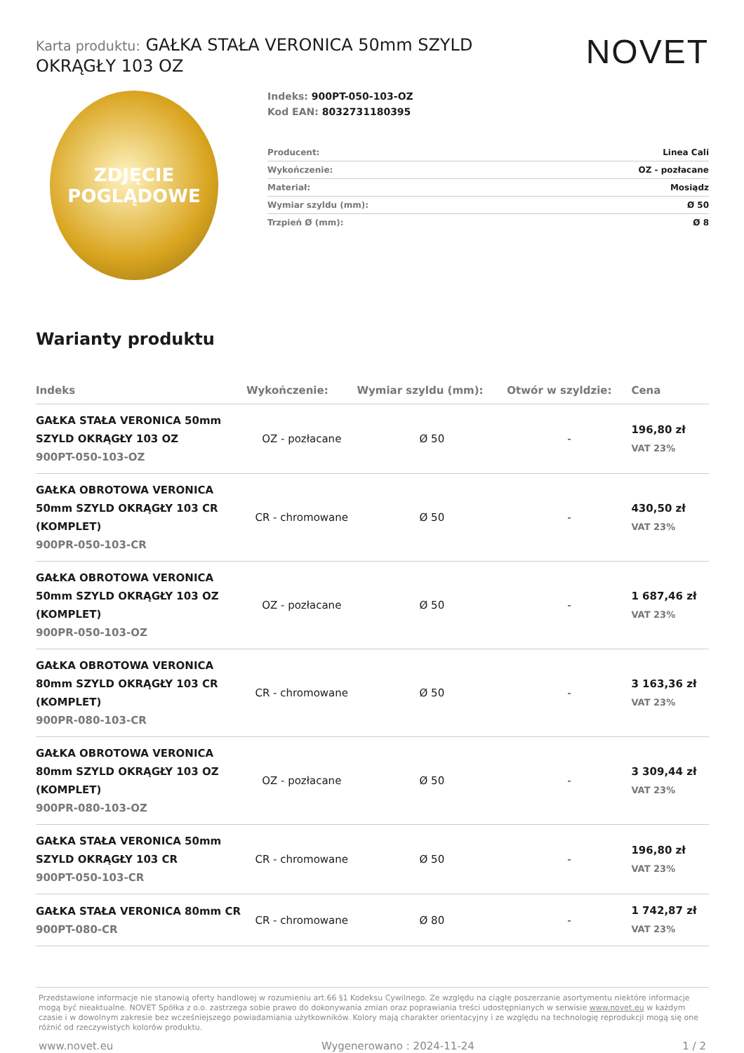Karta produktu: GAŁKA STAŁA VERONICA 50mm SZYLD OKRĄGŁY 103 OZ
NOVET
ZDJĘCIE
POGLĄDOWE
Indeks: 900PT-050-103-OZ
Kod EAN: 8032731180395
| Producent: | Linea Cali |
| Wykończenie: | OZ - pozłacane |
| Materiał: | Mosiądz |
| Wymiar szyldu (mm): | Ø 50 |
| Trzpień Ø (mm): | Ø 8 |
Warianty produktu
| Indeks | Wykończenie: | Wymiar szyldu (mm): | Otwór w szyldzie: | Cena |
| --- | --- | --- | --- | --- |
| GAŁKA STAŁA VERONICA 50mm SZYLD OKRĄGŁY 103 OZ 900PT-050-103-OZ | OZ - pozłacane | Ø 50 | - | 196,80 zł VAT 23% |
| GAŁKA OBROTOWA VERONICA 50mm SZYLD OKRĄGŁY 103 CR (KOMPLET) 900PR-050-103-CR | CR - chromowane | Ø 50 | - | 430,50 zł VAT 23% |
| GAŁKA OBROTOWA VERONICA 50mm SZYLD OKRĄGŁY 103 OZ (KOMPLET) 900PR-050-103-OZ | OZ - pozłacane | Ø 50 | - | 1 687,46 zł VAT 23% |
| GAŁKA OBROTOWA VERONICA 80mm SZYLD OKRĄGŁY 103 CR (KOMPLET) 900PR-080-103-CR | CR - chromowane | Ø 50 | - | 3 163,36 zł VAT 23% |
| GAŁKA OBROTOWA VERONICA 80mm SZYLD OKRĄGŁY 103 OZ (KOMPLET) 900PR-080-103-OZ | OZ - pozłacane | Ø 50 | - | 3 309,44 zł VAT 23% |
| GAŁKA STAŁA VERONICA 50mm SZYLD OKRĄGŁY 103 CR 900PT-050-103-CR | CR - chromowane | Ø 50 | - | 196,80 zł VAT 23% |
| GAŁKA STAŁA VERONICA 80mm CR 900PT-080-CR | CR - chromowane | Ø 80 | - | 1 742,87 zł VAT 23% |
Przedstawione informacje nie stanowią oferty handlowej w rozumieniu art.66 §1 Kodeksu Cywilnego. Ze względu na ciągłe poszerzanie asortymentu niektóre informacje mogą być nieaktualne. NOVET Spółka z o.o. zastrzega sobie prawo do dokonywania zmian oraz poprawiania treści udostępnianych w serwisie www.novet.eu w każdym czasie i w dowolnym zakresie bez wcześniejszego powiadamiania użytkowników. Kolory mają charakter orientacyjny i ze względu na technologię reprodukcji mogą się one różnić od rzeczywistych kolorów produktu.
www.novet.eu Wygenerowano : 2024-11-24 1 / 2